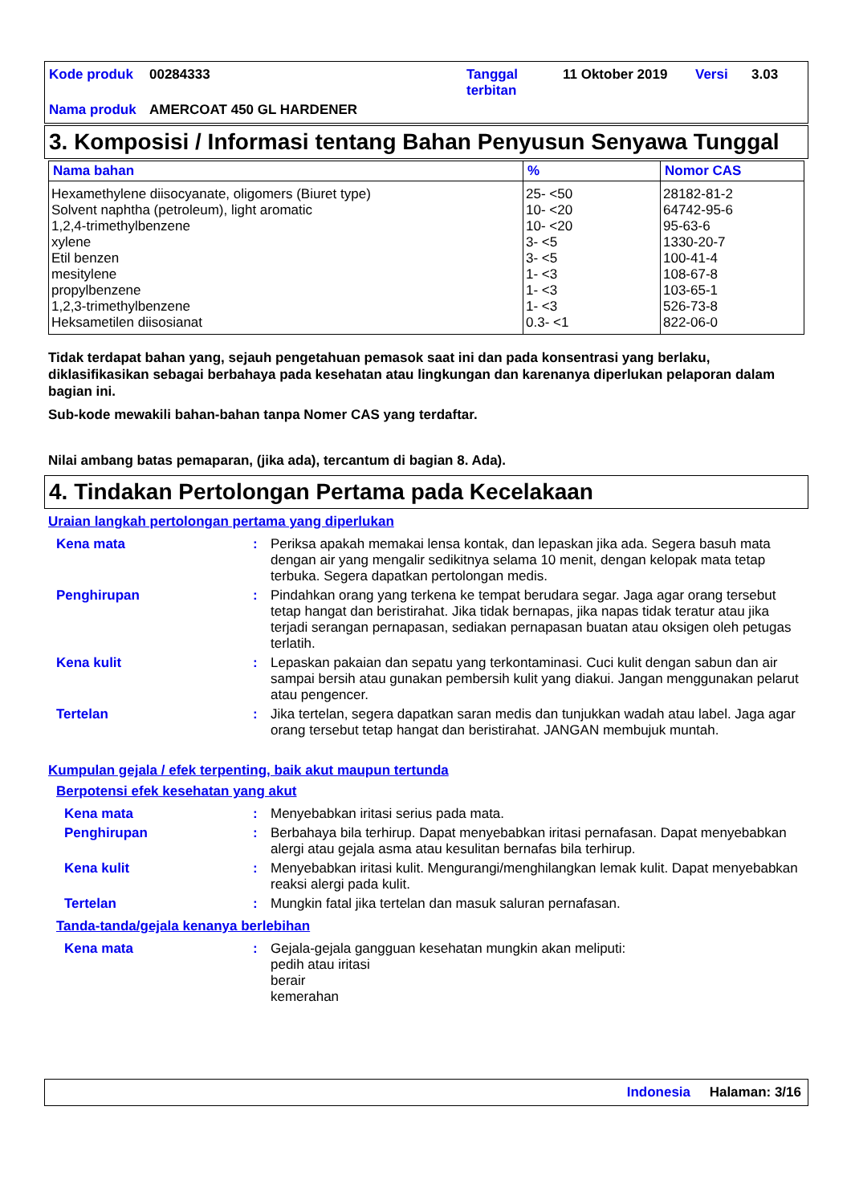| Kode produk | 00284333 | Tanggal terbitan | 11 Oktober 2019 | Versi | 3.03 |
| Nama produk | AMERCOAT 450 GL HARDENER | | | | |
3. Komposisi / Informasi tentang Bahan Penyusun Senyawa Tunggal
| Nama bahan | % | Nomor CAS |
| --- | --- | --- |
| Hexamethylene diisocyanate, oligomers (Biuret type) | 25- <50 | 28182-81-2 |
| Solvent naphtha (petroleum), light aromatic | 10- <20 | 64742-95-6 |
| 1,2,4-trimethylbenzene | 10- <20 | 95-63-6 |
| xylene | 3- <5 | 1330-20-7 |
| Etil benzen | 3- <5 | 100-41-4 |
| mesitylene | 1- <3 | 108-67-8 |
| propylbenzene | 1- <3 | 103-65-1 |
| 1,2,3-trimethylbenzene | 1- <3 | 526-73-8 |
| Heksametilen diisosianat | 0.3- <1 | 822-06-0 |
Tidak terdapat bahan yang, sejauh pengetahuan pemasok saat ini dan pada konsentrasi yang berlaku, diklasifikasikan sebagai berbahaya pada kesehatan atau lingkungan dan karenanya diperlukan pelaporan dalam bagian ini.
Sub-kode mewakili bahan-bahan tanpa Nomer CAS yang terdaftar.
Nilai ambang batas pemaparan, (jika ada), tercantum di bagian 8. Ada).
4. Tindakan Pertolongan Pertama pada Kecelakaan
Uraian langkah pertolongan pertama yang diperlukan
| Kena mata | : | Periksa apakah memakai lensa kontak, dan lepaskan jika ada. Segera basuh mata dengan air yang mengalir sedikitnya selama 10 menit, dengan kelopak mata tetap terbuka. Segera dapatkan pertolongan medis. |
| Penghirupan | : | Pindahkan orang yang terkena ke tempat berudara segar. Jaga agar orang tersebut tetap hangat dan beristirahat. Jika tidak bernapas, jika napas tidak teratur atau jika terjadi serangan pernapasan, sediakan pernapasan buatan atau oksigen oleh petugas terlatih. |
| Kena kulit | : | Lepaskan pakaian dan sepatu yang terkontaminasi. Cuci kulit dengan sabun dan air sampai bersih atau gunakan pembersih kulit yang diakui. Jangan menggunakan pelarut atau pengencer. |
| Tertelan | : | Jika tertelan, segera dapatkan saran medis dan tunjukkan wadah atau label. Jaga agar orang tersebut tetap hangat dan beristirahat. JANGAN membujuk muntah. |
Kumpulan gejala / efek terpenting, baik akut maupun tertunda
Berpotensi efek kesehatan yang akut
| Kena mata | : | Menyebabkan iritasi serius pada mata. |
| Penghirupan | : | Berbahaya bila terhirup. Dapat menyebabkan iritasi pernafasan. Dapat menyebabkan alergi atau gejala asma atau kesulitan bernafas bila terhirup. |
| Kena kulit | : | Menyebabkan iritasi kulit. Mengurangi/menghilangkan lemak kulit. Dapat menyebabkan reaksi alergi pada kulit. |
| Tertelan | : | Mungkin fatal jika tertelan dan masuk saluran pernafasan. |
Tanda-tanda/gejala kenanya berlebihan
| Kena mata | : | Gejala-gejala gangguan kesehatan mungkin akan meliputi: pedih atau iritasi berair kemerahan |
Indonesia Halaman: 3/16